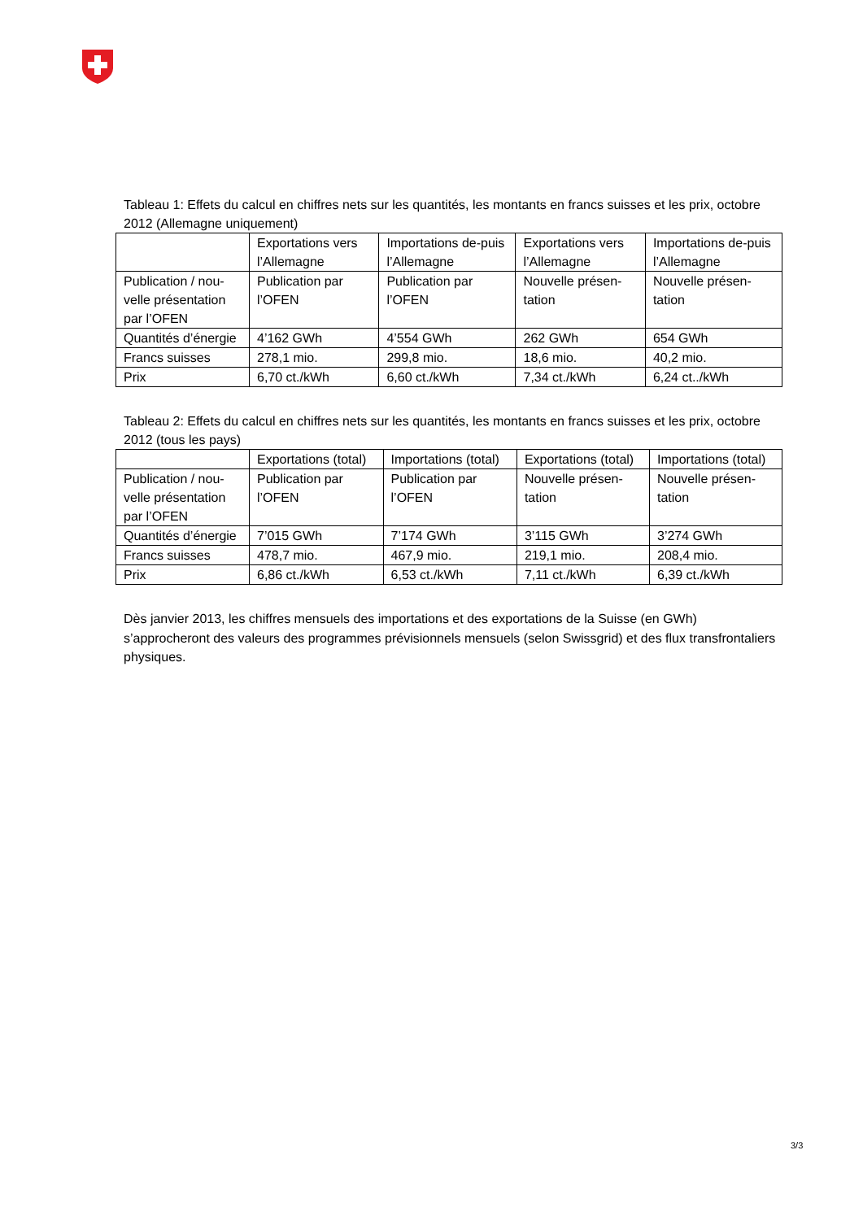Tableau 1: Effets du calcul en chiffres nets sur les quantités, les montants en francs suisses et les prix, octobre 2012 (Allemagne uniquement)
| | Exportations vers l’Allemagne | Importations de-puis l’Allemagne | Exportations vers l’Allemagne | Importations de-puis l’Allemagne |
| Publication / nou-velle présentation par l’OFEN | Publication par l’OFEN | Publication par l’OFEN | Nouvelle présen-tation | Nouvelle présen-tation |
| Quantités d’énergie | 4’162 GWh | 4’554 GWh | 262 GWh | 654 GWh |
| Francs suisses | 278,1 mio. | 299,8 mio. | 18,6 mio. | 40,2 mio. |
| Prix | 6,70 ct./kWh | 6,60 ct./kWh | 7,34 ct./kWh | 6,24 ct../kWh |
Tableau 2: Effets du calcul en chiffres nets sur les quantités, les montants en francs suisses et les prix, octobre 2012 (tous les pays)
| | Exportations (total) | Importations (total) | Exportations (total) | Importations (total) |
| Publication / nou-velle présentation par l’OFEN | Publication par l’OFEN | Publication par l’OFEN | Nouvelle présen-tation | Nouvelle présen-tation |
| Quantités d’énergie | 7’015 GWh | 7’174 GWh | 3’115 GWh | 3’274 GWh |
| Francs suisses | 478,7 mio. | 467,9 mio. | 219,1 mio. | 208,4 mio. |
| Prix | 6,86 ct./kWh | 6,53 ct./kWh | 7,11 ct./kWh | 6,39 ct./kWh |
Dès janvier 2013, les chiffres mensuels des importations et des exportations de la Suisse (en GWh) s’approcheront des valeurs des programmes prévisionnels mensuels (selon Swissgrid) et des flux transfrontaliers physiques.
3/3